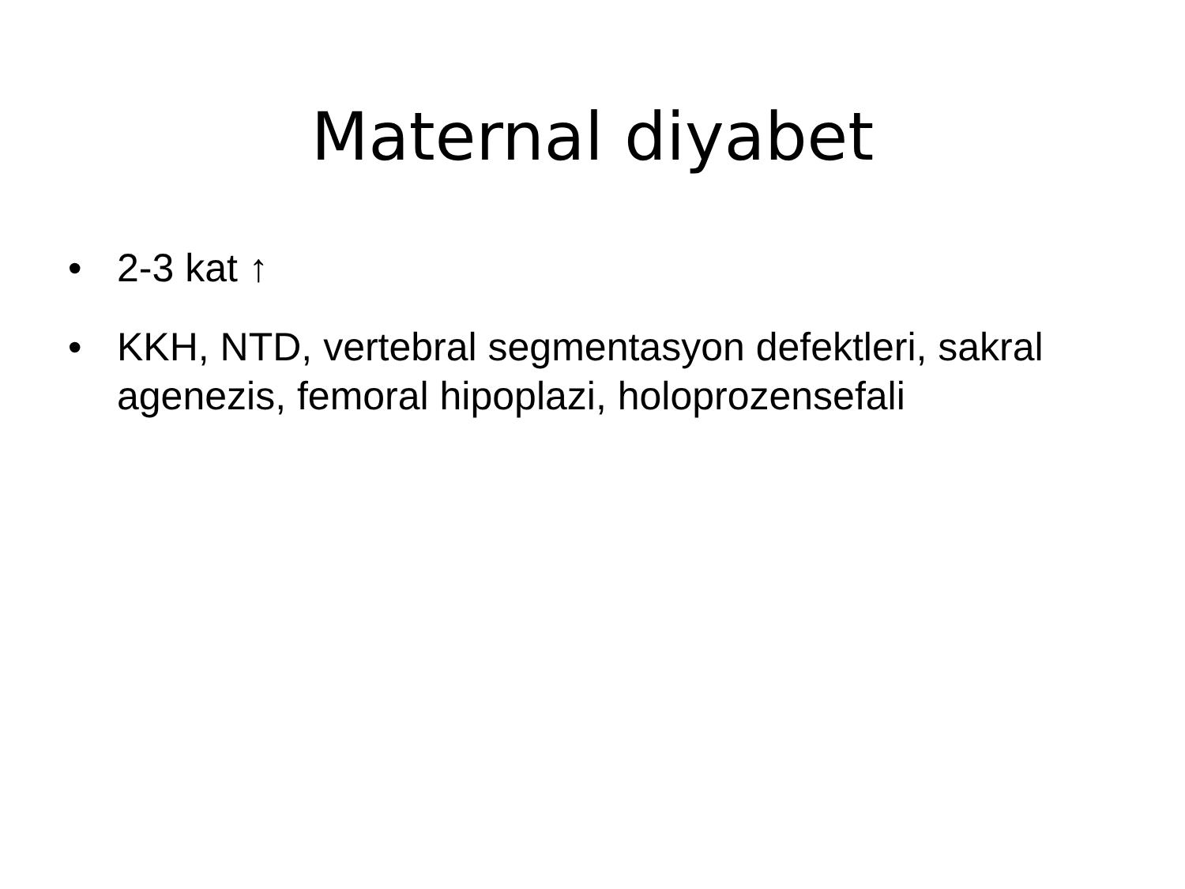Maternal diyabet
• 2-3 kat ↑
• KKH, NTD, vertebral segmentasyon defektleri, sakral agenezis, femoral hipoplazi, holoprozensefali